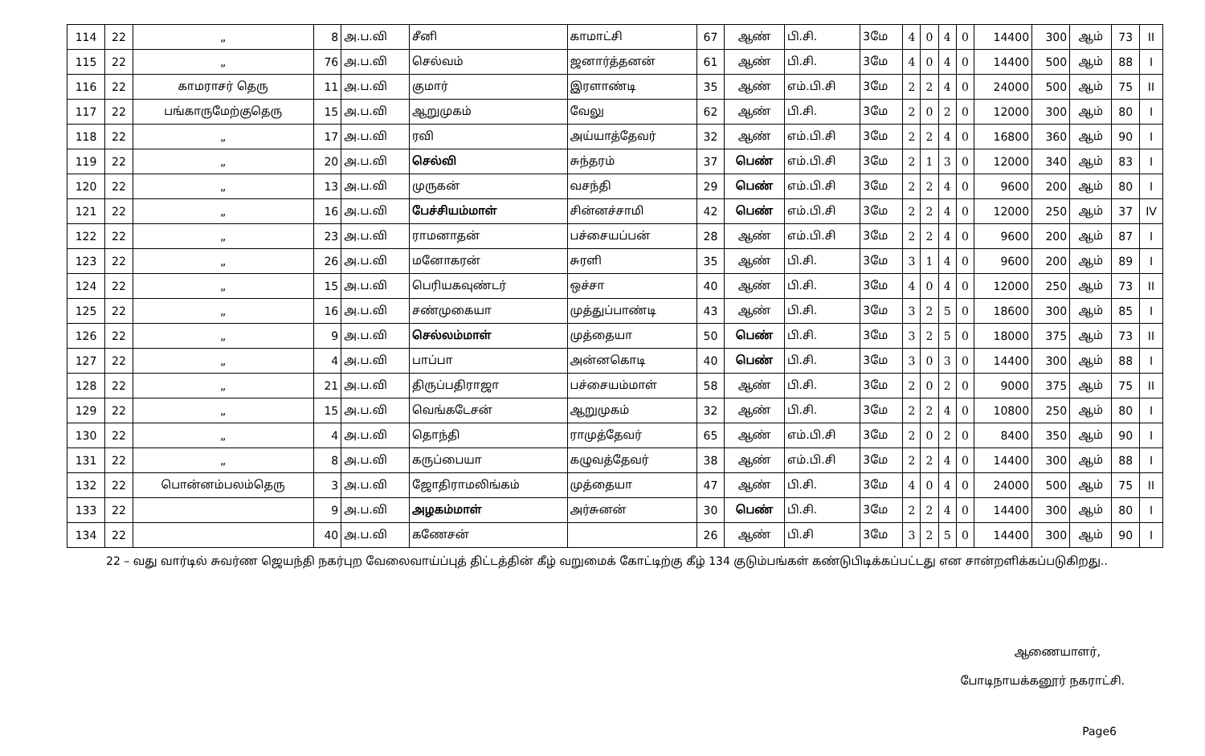| 114 | 22 | „ | 8 | அ.ப.வி | சீனி | காமாட்சி | 67 | ஆண் | பி.சி. | 3மே | 4 | 0 | 4 | 0 | 14400 | 300 | ஆம் | 73 | II |
| 115 | 22 | „ | 76 | அ.ப.வி | செல்வம் | ஜனார்த்தனன் | 61 | ஆண் | பி.சி. | 3மே | 4 | 0 | 4 | 0 | 14400 | 500 | ஆம் | 88 | I |
| 116 | 22 | காமராசர் தெரு | 11 | அ.ப.வி | குமார் | இரளாண்டி | 35 | ஆண் | எம்.பி.சி | 3மே | 2 | 2 | 4 | 0 | 24000 | 500 | ஆம் | 75 | II |
| 117 | 22 | பங்காருமேற்குதெரு | 15 | அ.ப.வி | ஆறுமுகம் | வேலு | 62 | ஆண் | பி.சி. | 3மே | 2 | 0 | 2 | 0 | 12000 | 300 | ஆம் | 80 | I |
| 118 | 22 | „ | 17 | அ.ப.வி | ரவி | அய்யாத்தேவர் | 32 | ஆண் | எம்.பி.சி | 3மே | 2 | 2 | 4 | 0 | 16800 | 360 | ஆம் | 90 | I |
| 119 | 22 | „ | 20 | அ.ப.வி | செல்வி | சுந்தரம் | 37 | பெண் | எம்.பி.சி | 3மே | 2 | 1 | 3 | 0 | 12000 | 340 | ஆம் | 83 | I |
| 120 | 22 | „ | 13 | அ.ப.வி | முருகன் | வசந்தி | 29 | பெண் | எம்.பி.சி | 3மே | 2 | 2 | 4 | 0 | 9600 | 200 | ஆம் | 80 | I |
| 121 | 22 | „ | 16 | அ.ப.வி | பேச்சியம்மாள் | சின்னச்சாமி | 42 | பெண் | எம்.பி.சி | 3மே | 2 | 2 | 4 | 0 | 12000 | 250 | ஆம் | 37 | IV |
| 122 | 22 | „ | 23 | அ.ப.வி | ராமனாதன் | பச்சையப்பன் | 28 | ஆண் | எம்.பி.சி | 3மே | 2 | 2 | 4 | 0 | 9600 | 200 | ஆம் | 87 | I |
| 123 | 22 | „ | 26 | அ.ப.வி | மனோகரன் | சுரளி | 35 | ஆண் | பி.சி. | 3மே | 3 | 1 | 4 | 0 | 9600 | 200 | ஆம் | 89 | I |
| 124 | 22 | „ | 15 | அ.ப.வி | பெரியகவுண்டர் | ஒச்சா | 40 | ஆண் | பி.சி. | 3மே | 4 | 0 | 4 | 0 | 12000 | 250 | ஆம் | 73 | II |
| 125 | 22 | „ | 16 | அ.ப.வி | சண்முகையா | முத்துப்பாண்டி | 43 | ஆண் | பி.சி. | 3மே | 3 | 2 | 5 | 0 | 18600 | 300 | ஆம் | 85 | I |
| 126 | 22 | „ | 9 | அ.ப.வி | செல்லம்மாள் | முத்தையா | 50 | பெண் | பி.சி. | 3மே | 3 | 2 | 5 | 0 | 18000 | 375 | ஆம் | 73 | II |
| 127 | 22 | „ | 4 | அ.ப.வி | பாப்பா | அன்னகொடி | 40 | பெண் | பி.சி. | 3மே | 3 | 0 | 3 | 0 | 14400 | 300 | ஆம் | 88 | I |
| 128 | 22 | „ | 21 | அ.ப.வி | திருப்பதிராஜா | பச்சையம்மாள் | 58 | ஆண் | பி.சி. | 3மே | 2 | 0 | 2 | 0 | 9000 | 375 | ஆம் | 75 | II |
| 129 | 22 | „ | 15 | அ.ப.வி | வெங்கடேசன் | ஆறுமுகம் | 32 | ஆண் | பி.சி. | 3மே | 2 | 2 | 4 | 0 | 10800 | 250 | ஆம் | 80 | I |
| 130 | 22 | „ | 4 | அ.ப.வி | தொந்தி | ராமுத்தேவர் | 65 | ஆண் | எம்.பி.சி | 3மே | 2 | 0 | 2 | 0 | 8400 | 350 | ஆம் | 90 | I |
| 131 | 22 | „ | 8 | அ.ப.வி | கருப்பையா | கழுவத்தேவர் | 38 | ஆண் | எம்.பி.சி | 3மே | 2 | 2 | 4 | 0 | 14400 | 300 | ஆம் | 88 | I |
| 132 | 22 | பொன்னம்பலம்தெரு | 3 | அ.ப.வி | ஜோதிராமலிங்கம் | முத்தையா | 47 | ஆண் | பி.சி. | 3மே | 4 | 0 | 4 | 0 | 24000 | 500 | ஆம் | 75 | II |
| 133 | 22 | | 9 | அ.ப.வி | அழகம்மாள் | அர்சுனன் | 30 | பெண் | பி.சி. | 3மே | 2 | 2 | 4 | 0 | 14400 | 300 | ஆம் | 80 | I |
| 134 | 22 | | 40 | அ.ப.வி | கணேசன் | | 26 | ஆண் | பி.சி | 3மே | 3 | 2 | 5 | 0 | 14400 | 300 | ஆம் | 90 | I |
22 – வது வார்டில் சுவர்ண ஜெயந்தி நகர்புற வேலைவாய்ப்புத் திட்டத்தின் கீழ் வறுமைக் கோட்டிற்கு கீழ் 134 குடும்பங்கள் கண்டுபிடிக்கப்பட்டது என சான்றளிக்கப்படுகிறது..
ஆணையாளர்,
போடிநாயக்கனூர் நகராட்சி.
Page6